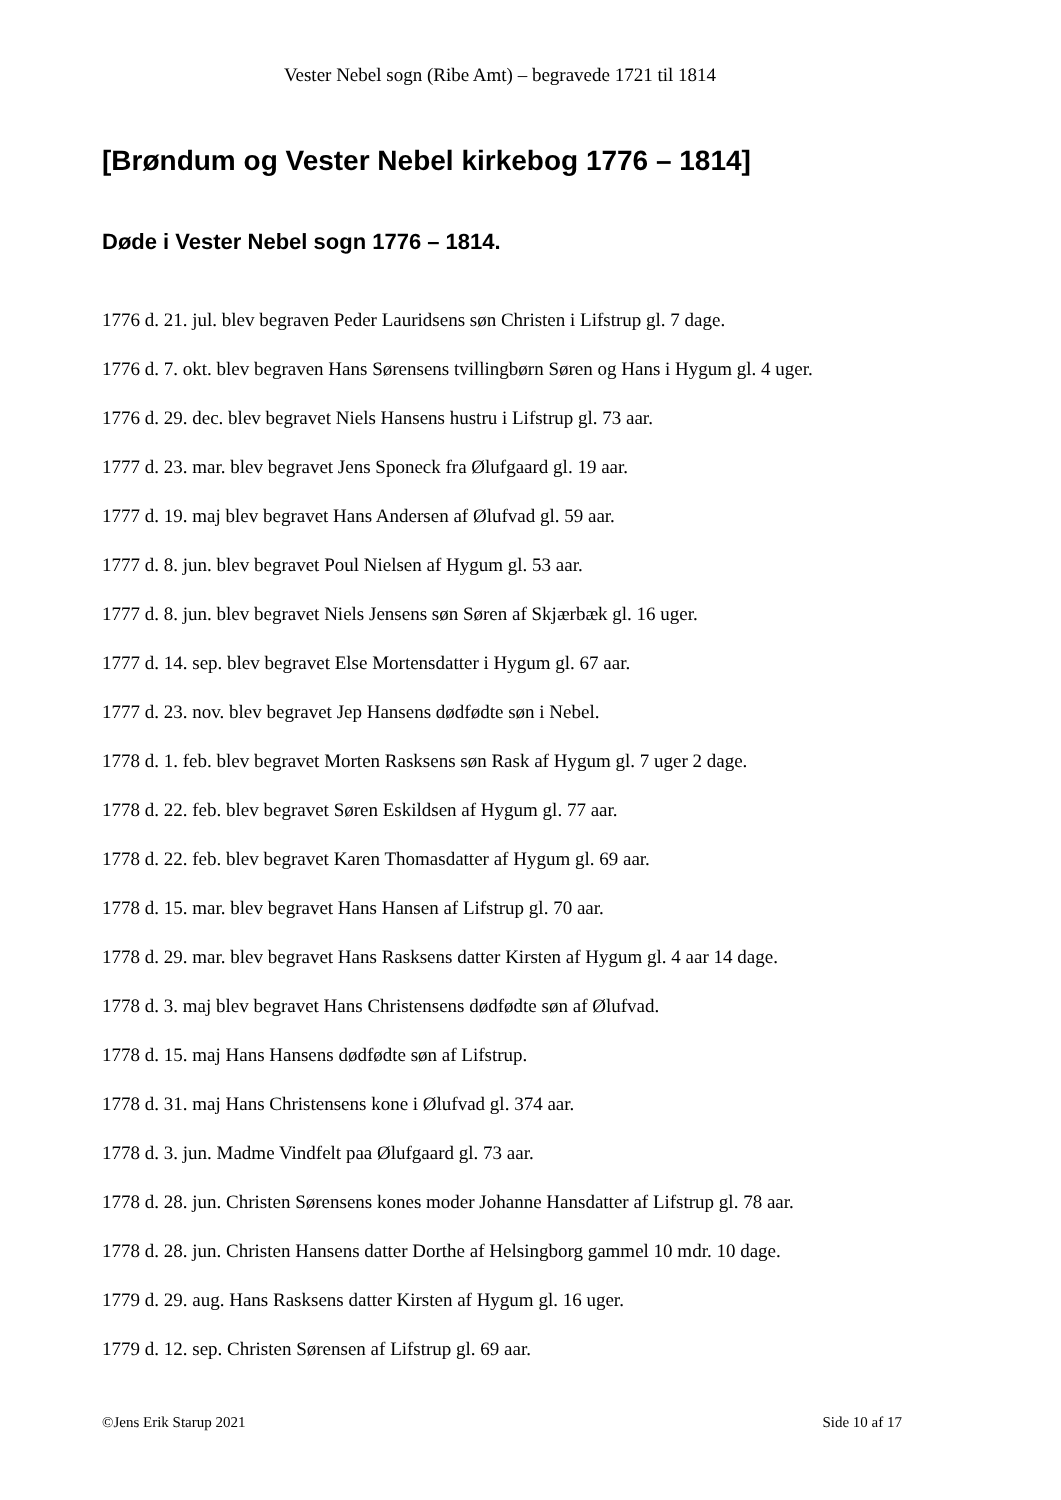Vester Nebel sogn (Ribe Amt) – begravede 1721 til 1814
[Brøndum og Vester Nebel kirkebog 1776 – 1814]
Døde i Vester Nebel sogn 1776 – 1814.
1776 d. 21. jul. blev begraven Peder Lauridsens søn Christen i Lifstrup gl. 7 dage.
1776 d. 7. okt. blev begraven Hans Sørensens tvillingbørn Søren og Hans i Hygum gl. 4 uger.
1776 d. 29. dec. blev begravet Niels Hansens hustru i Lifstrup gl. 73 aar.
1777 d. 23. mar. blev begravet Jens Sponeck fra Ølufgaard gl. 19 aar.
1777 d. 19. maj blev begravet Hans Andersen af Ølufvad gl. 59 aar.
1777 d. 8. jun. blev begravet Poul Nielsen af Hygum gl. 53 aar.
1777 d. 8. jun. blev begravet Niels Jensens søn Søren af Skjærbæk gl. 16 uger.
1777 d. 14. sep. blev begravet Else Mortensdatter i Hygum gl. 67 aar.
1777 d. 23. nov. blev begravet Jep Hansens dødfødte søn i Nebel.
1778 d. 1. feb. blev begravet Morten Rasksens søn Rask af Hygum gl. 7 uger 2 dage.
1778 d. 22. feb. blev begravet Søren Eskildsen af Hygum gl. 77 aar.
1778 d. 22. feb. blev begravet Karen Thomasdatter af Hygum gl. 69 aar.
1778 d. 15. mar. blev begravet Hans Hansen af Lifstrup gl. 70 aar.
1778 d. 29. mar. blev begravet Hans Rasksens datter Kirsten af Hygum gl. 4 aar 14 dage.
1778 d. 3. maj blev begravet Hans Christensens dødfødte søn af Ølufvad.
1778 d. 15. maj Hans Hansens dødfødte søn af Lifstrup.
1778 d. 31. maj Hans Christensens kone i Ølufvad gl. 374 aar.
1778 d. 3. jun. Madme Vindfelt paa Ølufgaard gl. 73 aar.
1778 d. 28. jun. Christen Sørensens kones moder Johanne Hansdatter af Lifstrup gl. 78 aar.
1778 d. 28. jun. Christen Hansens datter Dorthe af Helsingborg gammel 10 mdr. 10 dage.
1779 d. 29. aug. Hans Rasksens datter Kirsten af Hygum gl. 16 uger.
1779 d. 12. sep. Christen Sørensen af Lifstrup gl. 69 aar.
©Jens Erik Starup 2021 Side 10 af 17